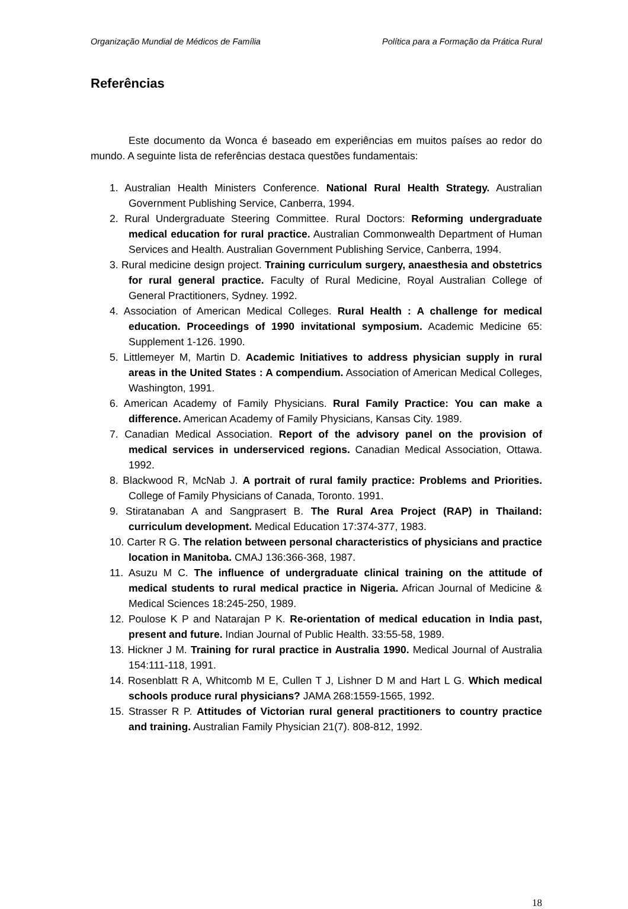Organização Mundial de Médicos de Família Política para a Formação da Prática Rural
Referências
Este documento da Wonca é baseado em experiências em muitos países ao redor do mundo. A seguinte lista de referências destaca questões fundamentais:
1. Australian Health Ministers Conference. National Rural Health Strategy. Australian Government Publishing Service, Canberra, 1994.
2. Rural Undergraduate Steering Committee. Rural Doctors: Reforming undergraduate medical education for rural practice. Australian Commonwealth Department of Human Services and Health. Australian Government Publishing Service, Canberra, 1994.
3. Rural medicine design project. Training curriculum surgery, anaesthesia and obstetrics for rural general practice. Faculty of Rural Medicine, Royal Australian College of General Practitioners, Sydney. 1992.
4. Association of American Medical Colleges. Rural Health : A challenge for medical education. Proceedings of 1990 invitational symposium. Academic Medicine 65: Supplement 1-126. 1990.
5. Littlemeyer M, Martin D. Academic Initiatives to address physician supply in rural areas in the United States : A compendium. Association of American Medical Colleges, Washington, 1991.
6. American Academy of Family Physicians. Rural Family Practice: You can make a difference. American Academy of Family Physicians, Kansas City. 1989.
7. Canadian Medical Association. Report of the advisory panel on the provision of medical services in underserviced regions. Canadian Medical Association, Ottawa. 1992.
8. Blackwood R, McNab J. A portrait of rural family practice: Problems and Priorities. College of Family Physicians of Canada, Toronto. 1991.
9. Stiratanaban A and Sangprasert B. The Rural Area Project (RAP) in Thailand: curriculum development. Medical Education 17:374-377, 1983.
10. Carter R G. The relation between personal characteristics of physicians and practice location in Manitoba. CMAJ 136:366-368, 1987.
11. Asuzu M C. The influence of undergraduate clinical training on the attitude of medical students to rural medical practice in Nigeria. African Journal of Medicine & Medical Sciences 18:245-250, 1989.
12. Poulose K P and Natarajan P K. Re-orientation of medical education in India past, present and future. Indian Journal of Public Health. 33:55-58, 1989.
13. Hickner J M. Training for rural practice in Australia 1990. Medical Journal of Australia 154:111-118, 1991.
14. Rosenblatt R A, Whitcomb M E, Cullen T J, Lishner D M and Hart L G. Which medical schools produce rural physicians? JAMA 268:1559-1565, 1992.
15. Strasser R P. Attitudes of Victorian rural general practitioners to country practice and training. Australian Family Physician 21(7). 808-812, 1992.
18